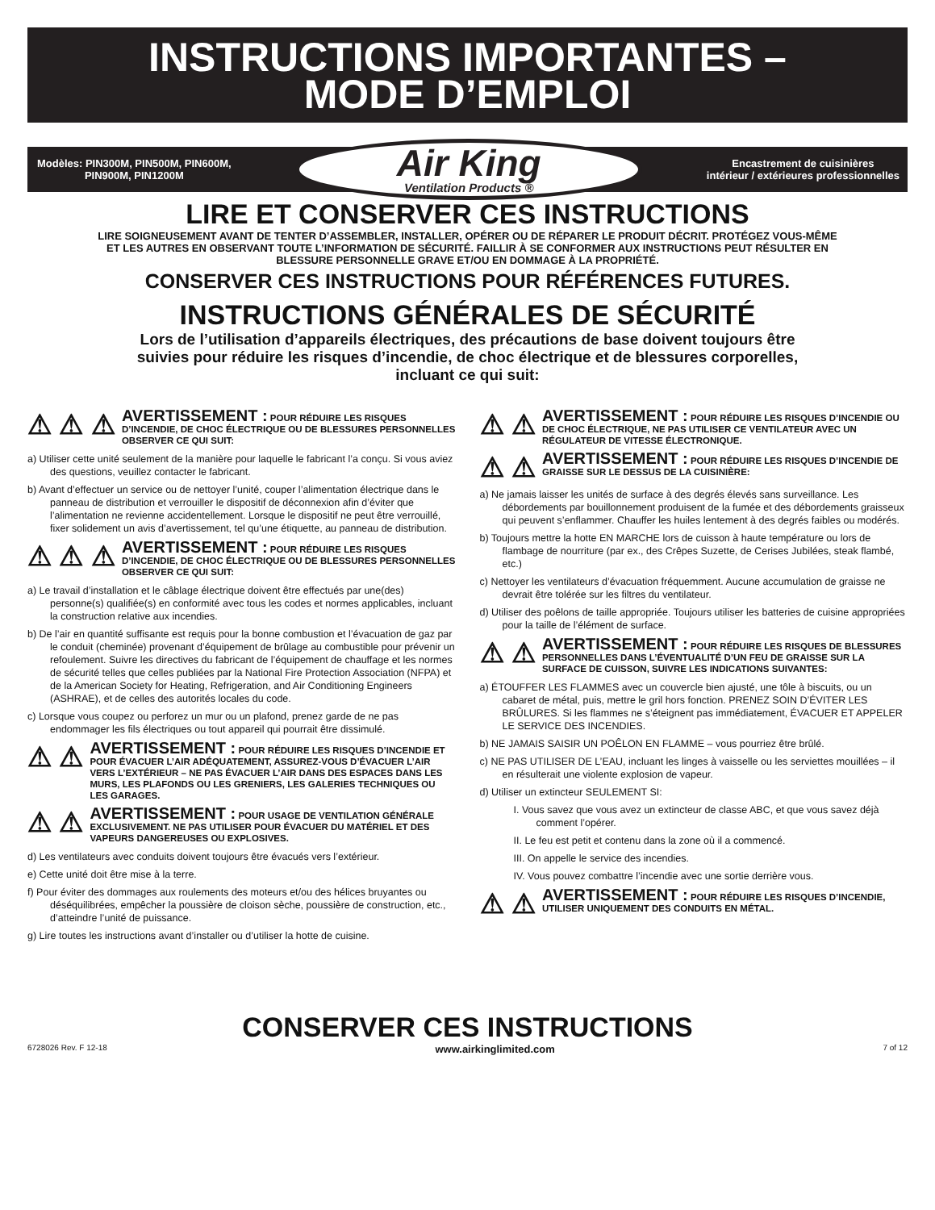INSTRUCTIONS IMPORTANTES –
MODE D’EMPLOI
Modèles: PIN300M, PIN500M, PIN600M,
PIN900M, PIN1200M
Air King
Ventilation Products ®
Encastrement de cuisinières
intérieur / extérieures professionnelles
LIRE ET CONSERVER CES INSTRUCTIONS
LIRE SOIGNEUSEMENT AVANT DE TENTER D’ASSEMBLER, INSTALLER, OPÉRER OU DE RÉPARER LE PRODUIT DÉCRIT. PROTÉGEZ VOUS-MÊME ET LES AUTRES EN OBSERVANT TOUTE L’INFORMATION DE SÉCURITÉ. FAILLIR À SE CONFORMER AUX INSTRUCTIONS PEUT RÉSULTER EN BLESSURE PERSONNELLE GRAVE ET/OU EN DOMMAGE À LA PROPRIÉTÉ.
CONSERVER CES INSTRUCTIONS POUR RÉFÉRENCES FUTURES.
INSTRUCTIONS GÉNÉRALES DE SÉCURITÉ
Lors de l’utilisation d’appareils électriques, des précautions de base doivent toujours être suivies pour réduire les risques d’incendie, de choc électrique et de blessures corporelles, incluant ce qui suit:
⚠ ⚠ ⚠
AVERTISSEMENT : POUR RÉDUIRE LES RISQUES D’INCENDIE, DE CHOC ÉLECTRIQUE OU DE BLESSURES PERSONNELLES OBSERVER CE QUI SUIT:
a) Utiliser cette unité seulement de la manière pour laquelle le fabricant l’a conçu. Si vous aviez des questions, veuillez contacter le fabricant.
b) Avant d’effectuer un service ou de nettoyer l’unité, couper l’alimentation électrique dans le panneau de distribution et verrouiller le dispositif de déconnexion afin d’éviter que l’alimentation ne revienne accidentellement. Lorsque le dispositif ne peut être verrouillé, fixer solidement un avis d’avertissement, tel qu’une étiquette, au panneau de distribution.
⚠ ⚠ ⚠
AVERTISSEMENT : POUR RÉDUIRE LES RISQUES D’INCENDIE, DE CHOC ÉLECTRIQUE OU DE BLESSURES PERSONNELLES OBSERVER CE QUI SUIT:
a) Le travail d’installation et le câblage électrique doivent être effectués par une(des) personne(s) qualifiée(s) en conformité avec tous les codes et normes applicables, incluant la construction relative aux incendies.
b) De l’air en quantité suffisante est requis pour la bonne combustion et l’évacuation de gaz par le conduit (cheminée) provenant d’équipement de brûlage au combustible pour prévenir un refoulement. Suivre les directives du fabricant de l’équipement de chauffage et les normes de sécurité telles que celles publiées par la National Fire Protection Association (NFPA) et de la American Society for Heating, Refrigeration, and Air Conditioning Engineers (ASHRAE), et de celles des autorités locales du code.
c) Lorsque vous coupez ou perforez un mur ou un plafond, prenez garde de ne pas endommager les fils électriques ou tout appareil qui pourrait être dissimulé.
⚠ ⚠
AVERTISSEMENT : POUR RÉDUIRE LES RISQUES D’INCENDIE ET POUR ÉVACUER L’AIR ADÉQUATEMENT, ASSUREZ-VOUS D’ÉVACUER L’AIR VERS L’EXTÉRIEUR – NE PAS ÉVACUER L’AIR DANS DES ESPACES DANS LES MURS, LES PLAFONDS OU LES GRENIERS, LES GALERIES TECHNIQUES OU LES GARAGES.
⚠ ⚠
AVERTISSEMENT : POUR USAGE DE VENTILATION GÉNÉRALE EXCLUSIVEMENT. NE PAS UTILISER POUR ÉVACUER DU MATÉRIEL ET DES VAPEURS DANGEREUSES OU EXPLOSIVES.
d) Les ventilateurs avec conduits doivent toujours être évacués vers l’extérieur.
e) Cette unité doit être mise à la terre.
f) Pour éviter des dommages aux roulements des moteurs et/ou des hélices bruyantes ou déséquilibrées, empêcher la poussière de cloison sèche, poussière de construction, etc., d’atteindre l’unité de puissance.
g) Lire toutes les instructions avant d’installer ou d’utiliser la hotte de cuisine.
⚠ ⚠
AVERTISSEMENT : POUR RÉDUIRE LES RISQUES D’INCENDIE OU DE CHOC ÉLECTRIQUE, NE PAS UTILISER CE VENTILATEUR AVEC UN RÉGULATEUR DE VITESSE ÉLECTRONIQUE.
⚠ ⚠
AVERTISSEMENT : POUR RÉDUIRE LES RISQUES D’INCENDIE DE GRAISSE SUR LE DESSUS DE LA CUISINIÈRE:
a) Ne jamais laisser les unités de surface à des degrés élevés sans surveillance. Les débordements par bouillonnement produisent de la fumée et des débordements graisseux qui peuvent s’enflammer. Chauffer les huiles lentement à des degrés faibles ou modérés.
b) Toujours mettre la hotte EN MARCHE lors de cuisson à haute température ou lors de flambage de nourriture (par ex., des Crêpes Suzette, de Cerises Jubilées, steak flambé, etc.)
c) Nettoyer les ventilateurs d’évacuation fréquemment. Aucune accumulation de graisse ne devrait être tolérée sur les filtres du ventilateur.
d) Utiliser des poêlons de taille appropriée. Toujours utiliser les batteries de cuisine appropriées pour la taille de l’élément de surface.
⚠ ⚠
AVERTISSEMENT : POUR RÉDUIRE LES RISQUES DE BLESSURES PERSONNELLES DANS L’ÉVENTUALITÉ D’UN FEU DE GRAISSE SUR LA SURFACE DE CUISSON, SUIVRE LES INDICATIONS SUIVANTES:
a) ÉTOUFFER LES FLAMMES avec un couvercle bien ajusté, une tôle à biscuits, ou un cabaret de métal, puis, mettre le gril hors fonction. PRENEZ SOIN D’ÉVITER LES BRÛLURES. Si les flammes ne s’éteignent pas immédiatement, ÉVACUER ET APPELER LE SERVICE DES INCENDIES.
b) NE JAMAIS SAISIR UN POÊLON EN FLAMME – vous pourriez être brûlé.
c) NE PAS UTILISER DE L’EAU, incluant les linges à vaisselle ou les serviettes mouillées – il en résulterait une violente explosion de vapeur.
d) Utiliser un extincteur SEULEMENT SI:
I. Vous savez que vous avez un extincteur de classe ABC, et que vous savez déjà comment l’opérer.
II. Le feu est petit et contenu dans la zone où il a commencé.
III. On appelle le service des incendies.
IV. Vous pouvez combattre l’incendie avec une sortie derrière vous.
⚠ ⚠
AVERTISSEMENT : POUR RÉDUIRE LES RISQUES D’INCENDIE, UTILISER UNIQUEMENT DES CONDUITS EN MÉTAL.
CONSERVER CES INSTRUCTIONS
6728026 Rev. F 12-18 www.airkinglimited.com 7 of 12